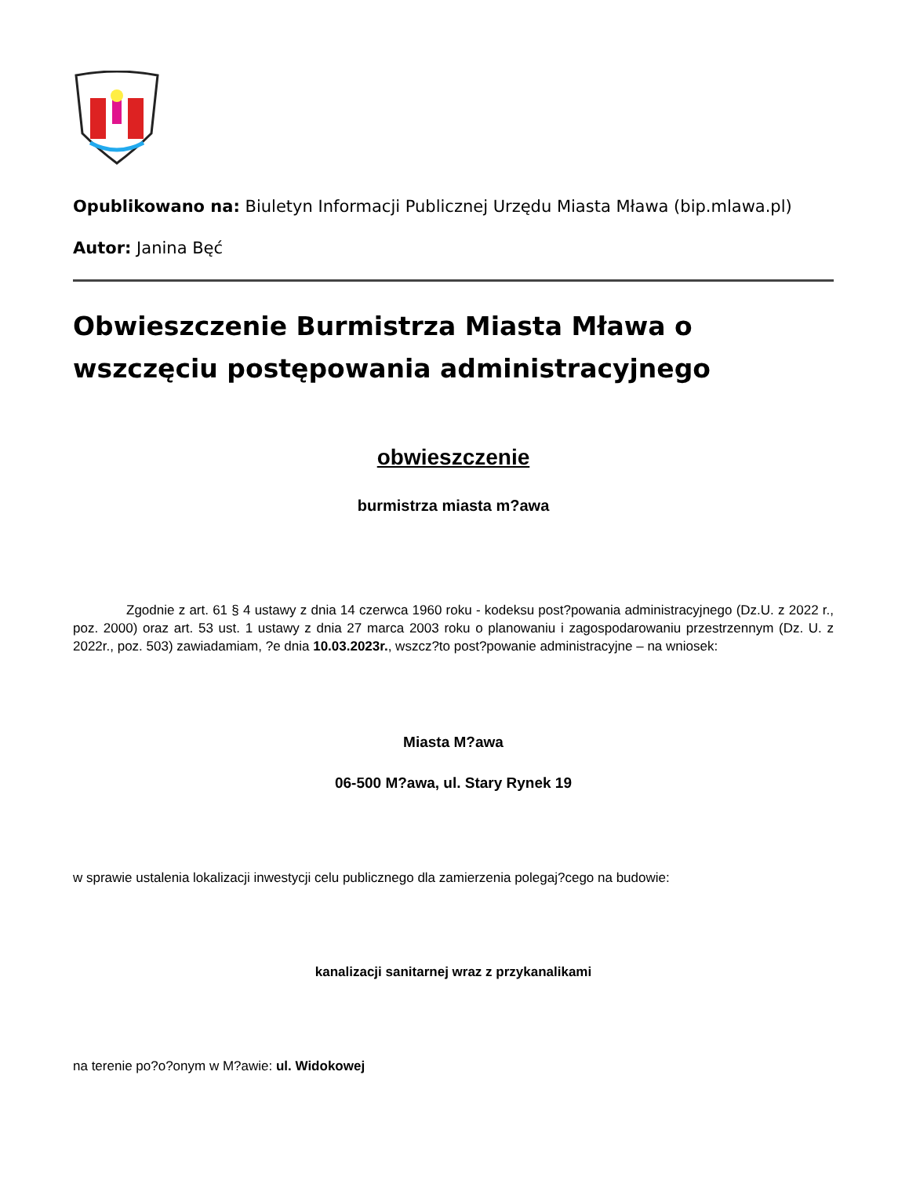Opublikowano na: Biuletyn Informacji Publicznej Urzędu Miasta Mława (bip.mlawa.pl)
Autor: Janina Bęć
Obwieszczenie Burmistrza Miasta Mława o wszczęciu postępowania administracyjnego
obwieszczenie
burmistrza miasta m?awa
Zgodnie z art. 61 § 4 ustawy z dnia 14 czerwca 1960 roku - kodeksu post?powania administracyjnego (Dz.U. z 2022 r., poz. 2000) oraz art. 53 ust. 1 ustawy z dnia 27 marca 2003 roku o planowaniu i zagospodarowaniu przestrzennym (Dz. U. z 2022r., poz. 503) zawiadamiam, ?e dnia 10.03.2023r., wszcz?to post?powanie administracyjne – na wniosek:
Miasta M?awa
06-500 M?awa, ul. Stary Rynek 19
w sprawie ustalenia lokalizacji inwestycji celu publicznego dla zamierzenia polegaj?cego na budowie:
kanalizacji sanitarnej wraz z przykanalikami
na terenie po?o?onym w M?awie: ul. Widokowej